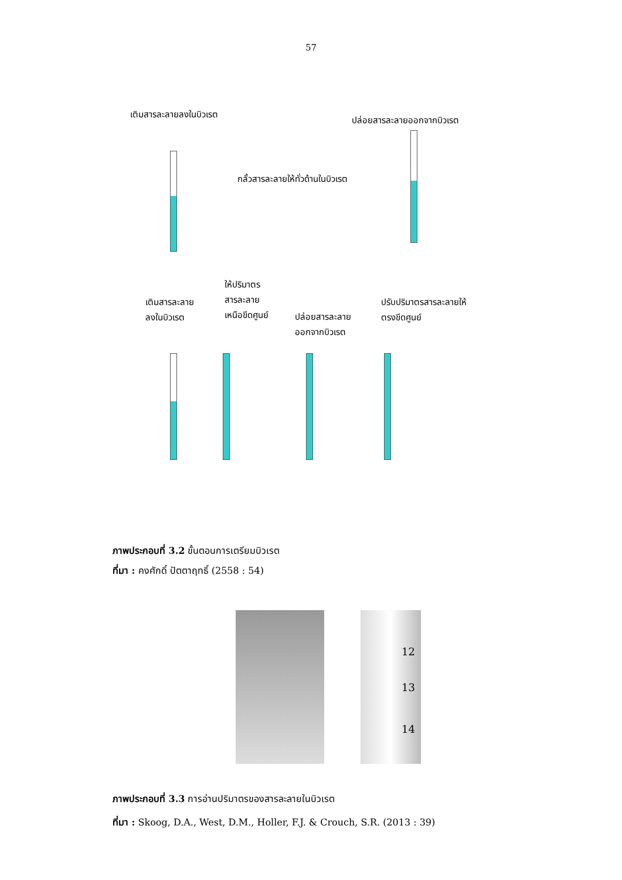57
เติมสารละลายลงในบิวเรต
ปล่อยสารละลายออกจากบิวเรต
กลั้วสารละลายให้ทั่วด้านในบิวเรต
ให้ปริมาตร
สารละลาย
เหนือขีดศูนย์
เติมสารละลาย
ลงในบิวเรต
ปล่อยสารละลาย
ออกจากบิวเรต
ปรับปริมาตรสารละลายให้
ตรงขีดศูนย์
ภาพประกอบที่ 3.2 ขั้นตอนการเตรียมบิวเรต
ที่มา : คงศักดิ์ ปัตตาฤทธิ์ (2558 : 54)
12
13
14
ภาพประกอบที่ 3.3 การอ่านปริมาตรของสารละลายในบิวเรต
ที่มา : Skoog, D.A., West, D.M., Holler, F.J. & Crouch, S.R. (2013 : 39)